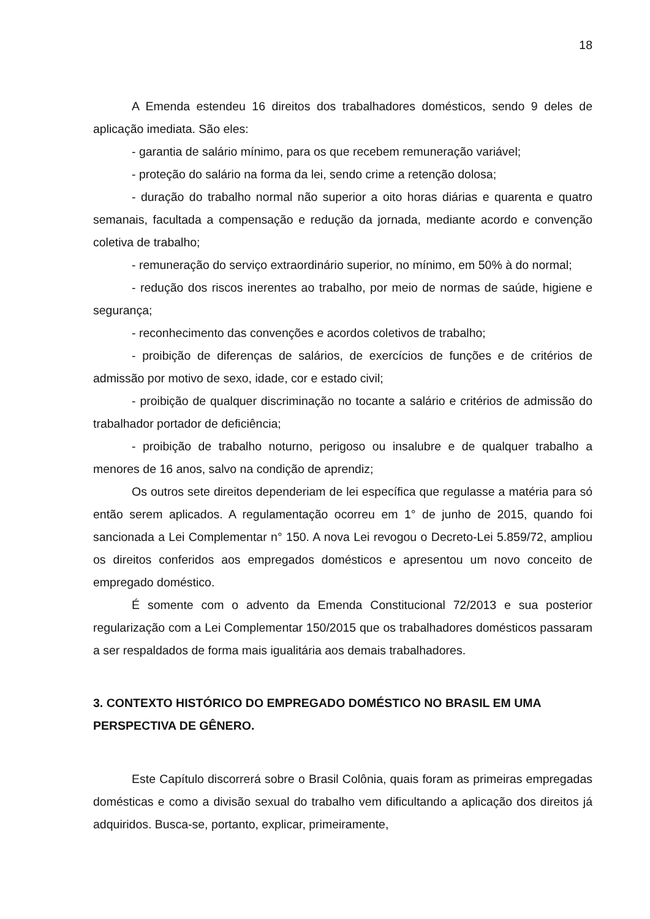18
A Emenda estendeu 16 direitos dos trabalhadores domésticos, sendo 9 deles de aplicação imediata. São eles:
- garantia de salário mínimo, para os que recebem remuneração variável;
- proteção do salário na forma da lei, sendo crime a retenção dolosa;
- duração do trabalho normal não superior a oito horas diárias e quarenta e quatro semanais, facultada a compensação e redução da jornada, mediante acordo e convenção coletiva de trabalho;
- remuneração do serviço extraordinário superior, no mínimo, em 50% à do normal;
- redução dos riscos inerentes ao trabalho, por meio de normas de saúde, higiene e segurança;
- reconhecimento das convenções e acordos coletivos de trabalho;
- proibição de diferenças de salários, de exercícios de funções e de critérios de admissão por motivo de sexo, idade, cor e estado civil;
- proibição de qualquer discriminação no tocante a salário e critérios de admissão do trabalhador portador de deficiência;
- proibição de trabalho noturno, perigoso ou insalubre e de qualquer trabalho a menores de 16 anos, salvo na condição de aprendiz;
Os outros sete direitos dependeriam de lei específica que regulasse a matéria para só então serem aplicados. A regulamentação ocorreu em 1° de junho de 2015, quando foi sancionada a Lei Complementar n° 150. A nova Lei revogou o Decreto-Lei 5.859/72, ampliou os direitos conferidos aos empregados domésticos e apresentou um novo conceito de empregado doméstico.
É somente com o advento da Emenda Constitucional 72/2013 e sua posterior regularização com a Lei Complementar 150/2015 que os trabalhadores domésticos passaram a ser respaldados de forma mais igualitária aos demais trabalhadores.
3. CONTEXTO HISTÓRICO DO EMPREGADO DOMÉSTICO NO BRASIL EM UMA PERSPECTIVA DE GÊNERO.
Este Capítulo discorrerá sobre o Brasil Colônia, quais foram as primeiras empregadas domésticas e como a divisão sexual do trabalho vem dificultando a aplicação dos direitos já adquiridos. Busca-se, portanto, explicar, primeiramente,